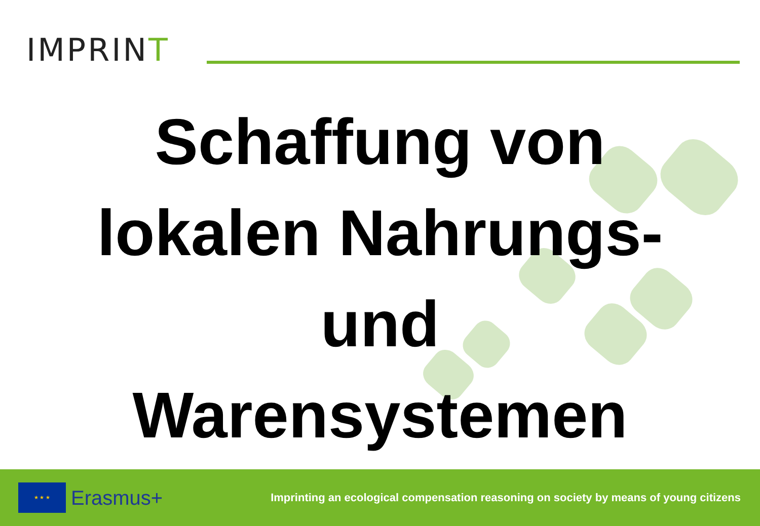IMPRINT
Schaffung von
lokalen Nahrungs-
und
Warensystemen
★ ★ ★
Erasmus+
Imprinting an ecological compensation reasoning on society by means of young citizens